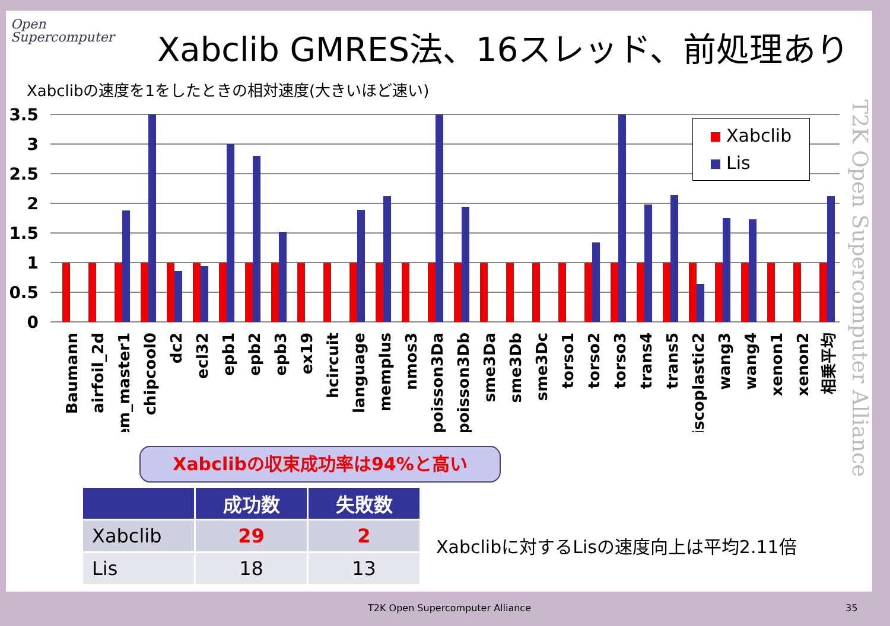Open
Supercomputer
Xabclib GMRES法、16スレッド、前処理あり
Xabclibの速度を1をしたときの相対速度(大きいほど速い)
3.5
3
2.5
2
1.5
1
0.5
0
Baumann
airfoil_2d
chem_master1
chipcool0
dc2
ecl32
epb1
epb2
epb3
ex19
hcircuit
language
memplus
nmos3
poisson3Da
poisson3Db
sme3Da
sme3Db
sme3Dc
torso1
torso2
torso3
trans4
trans5
viscoplastic2
wang3
wang4
xenon1
xenon2
相乗平均
Xabclib
Lis
T2K Open Supercomputer Alliance
Xabclibの収束成功率は94%と高い
| | 成功数 | 失敗数 |
| --- | --- | --- |
| Xabclib | 29 | 2 |
| Lis | 18 | 13 |
Xabclibに対するLisの速度向上は平均2.11倍
T2K Open Supercomputer Alliance
35